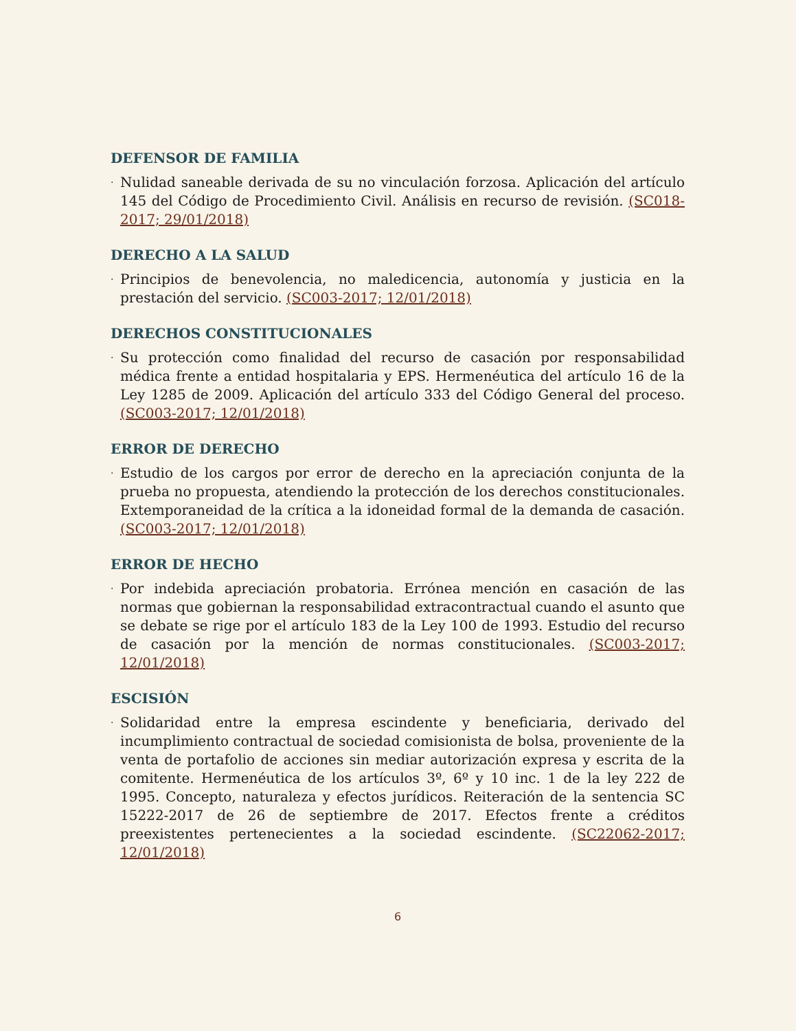DEFENSOR DE FAMILIA
· Nulidad saneable derivada de su no vinculación forzosa. Aplicación del artículo 145 del Código de Procedimiento Civil. Análisis en recurso de revisión. (SC018-2017; 29/01/2018)
DERECHO A LA SALUD
· Principios de benevolencia, no maledicencia, autonomía y justicia en la prestación del servicio. (SC003-2017; 12/01/2018)
DERECHOS CONSTITUCIONALES
· Su protección como finalidad del recurso de casación por responsabilidad médica frente a entidad hospitalaria y EPS. Hermenéutica del artículo 16 de la Ley 1285 de 2009. Aplicación del artículo 333 del Código General del proceso. (SC003-2017; 12/01/2018)
ERROR DE DERECHO
· Estudio de los cargos por error de derecho en la apreciación conjunta de la prueba no propuesta, atendiendo la protección de los derechos constitucionales. Extemporaneidad de la crítica a la idoneidad formal de la demanda de casación. (SC003-2017; 12/01/2018)
ERROR DE HECHO
· Por indebida apreciación probatoria. Errónea mención en casación de las normas que gobiernan la responsabilidad extracontractual cuando el asunto que se debate se rige por el artículo 183 de la Ley 100 de 1993. Estudio del recurso de casación por la mención de normas constitucionales. (SC003-2017; 12/01/2018)
ESCISIÓN
· Solidaridad entre la empresa escindente y beneficiaria, derivado del incumplimiento contractual de sociedad comisionista de bolsa, proveniente de la venta de portafolio de acciones sin mediar autorización expresa y escrita de la comitente. Hermenéutica de los artículos 3º, 6º y 10 inc. 1 de la ley 222 de 1995. Concepto, naturaleza y efectos jurídicos. Reiteración de la sentencia SC 15222-2017 de 26 de septiembre de 2017. Efectos frente a créditos preexistentes pertenecientes a la sociedad escindente. (SC22062-2017; 12/01/2018)
6